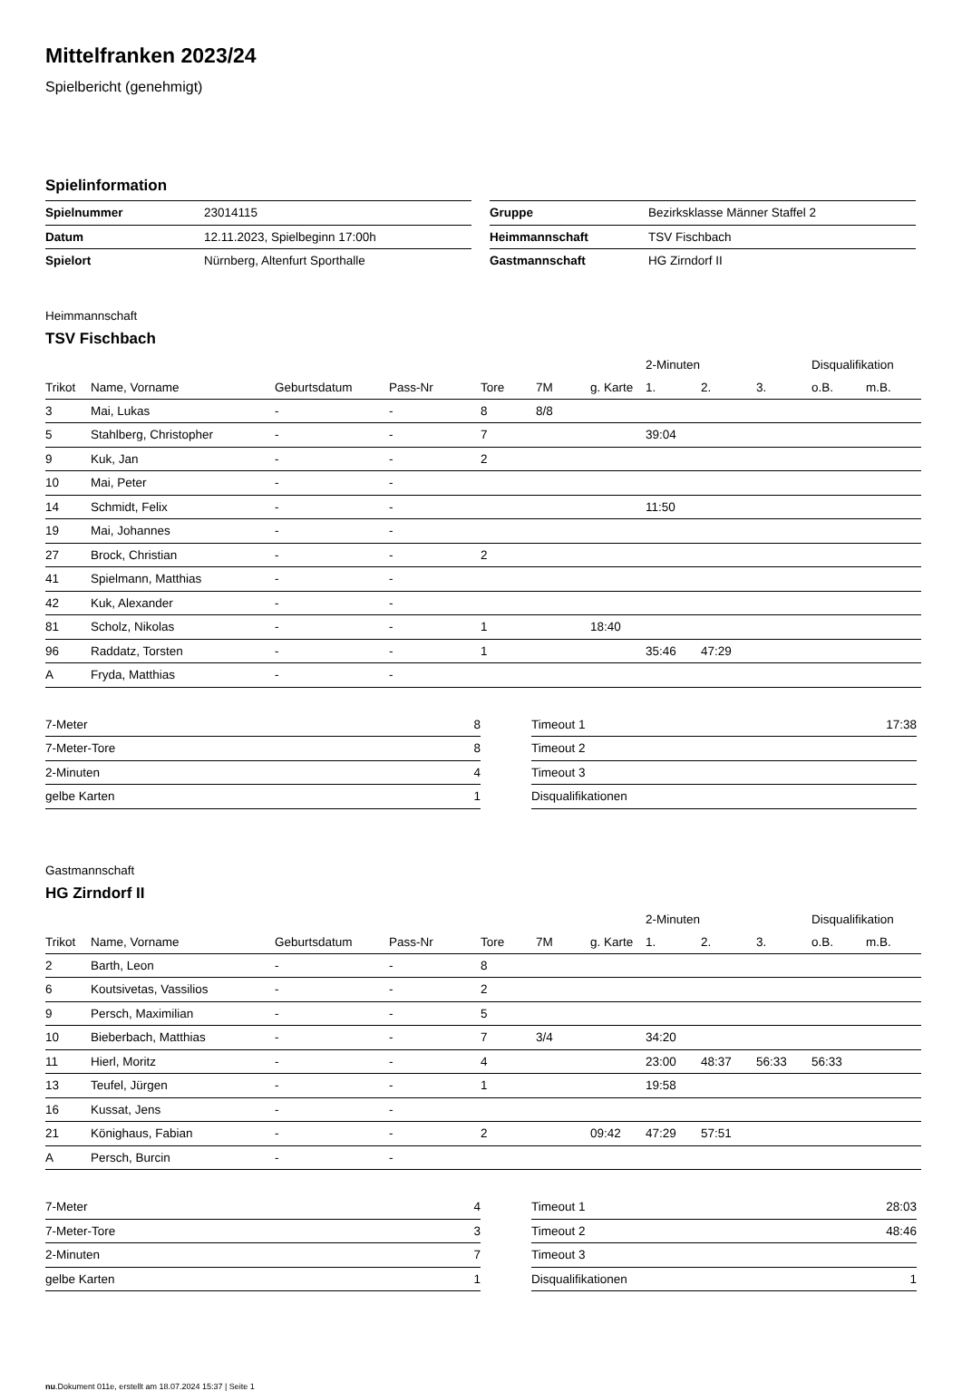Mittelfranken 2023/24
Spielbericht (genehmigt)
Spielinformation
| Spielnummer | 23014115 |
| Datum | 12.11.2023, Spielbeginn 17:00h |
| Spielort | Nürnberg, Altenfurt Sporthalle |
| Gruppe | Bezirksklasse Männer Staffel 2 |
| Heimmannschaft | TSV Fischbach |
| Gastmannschaft | HG Zirndorf II |
Heimmannschaft
TSV Fischbach
| | | | | | | | 2-Minuten | | | Disqualifikation | |
| --- | --- | --- | --- | --- | --- | --- | --- | --- | --- | --- | --- |
| Trikot | Name, Vorname | Geburtsdatum | Pass-Nr | Tore | 7M | g. Karte | 1. | 2. | 3. | o.B. | m.B. |
| 3 | Mai, Lukas | - | - | 8 | 8/8 | | | | | | |
| 5 | Stahlberg, Christopher | - | - | 7 | | | 39:04 | | | | |
| 9 | Kuk, Jan | - | - | 2 | | | | | | | |
| 10 | Mai, Peter | - | - | | | | | | | | |
| 14 | Schmidt, Felix | - | - | | | | 11:50 | | | | |
| 19 | Mai, Johannes | - | - | | | | | | | | |
| 27 | Brock, Christian | - | - | 2 | | | | | | | |
| 41 | Spielmann, Matthias | - | - | | | | | | | | |
| 42 | Kuk, Alexander | - | - | | | | | | | | |
| 81 | Scholz, Nikolas | - | - | 1 | | 18:40 | | | | | |
| 96 | Raddatz, Torsten | - | - | 1 | | | 35:46 | 47:29 | | | |
| A | Fryda, Matthias | - | - | | | | | | | | |
| 7-Meter | 8 |
| 7-Meter-Tore | 8 |
| 2-Minuten | 4 |
| gelbe Karten | 1 |
| Timeout 1 | 17:38 |
| Timeout 2 | |
| Timeout 3 | |
| Disqualifikationen | |
Gastmannschaft
HG Zirndorf II
| | | | | | | | 2-Minuten | | | Disqualifikation | |
| --- | --- | --- | --- | --- | --- | --- | --- | --- | --- | --- | --- |
| Trikot | Name, Vorname | Geburtsdatum | Pass-Nr | Tore | 7M | g. Karte | 1. | 2. | 3. | o.B. | m.B. |
| 2 | Barth, Leon | - | - | 8 | | | | | | | |
| 6 | Koutsivetas, Vassilios | - | - | 2 | | | | | | | |
| 9 | Persch, Maximilian | - | - | 5 | | | | | | | |
| 10 | Bieberbach, Matthias | - | - | 7 | 3/4 | | 34:20 | | | | |
| 11 | Hierl, Moritz | - | - | 4 | | | 23:00 | 48:37 | 56:33 | 56:33 | |
| 13 | Teufel, Jürgen | - | - | 1 | | | 19:58 | | | | |
| 16 | Kussat, Jens | - | - | | | | | | | | |
| 21 | Könighaus, Fabian | - | - | 2 | | 09:42 | 47:29 | 57:51 | | | |
| A | Persch, Burcin | - | - | | | | | | | | |
| 7-Meter | 4 |
| 7-Meter-Tore | 3 |
| 2-Minuten | 7 |
| gelbe Karten | 1 |
| Timeout 1 | 28:03 |
| Timeout 2 | 48:46 |
| Timeout 3 | |
| Disqualifikationen | 1 |
nu.Dokument 011e, erstellt am 18.07.2024 15:37 | Seite 1